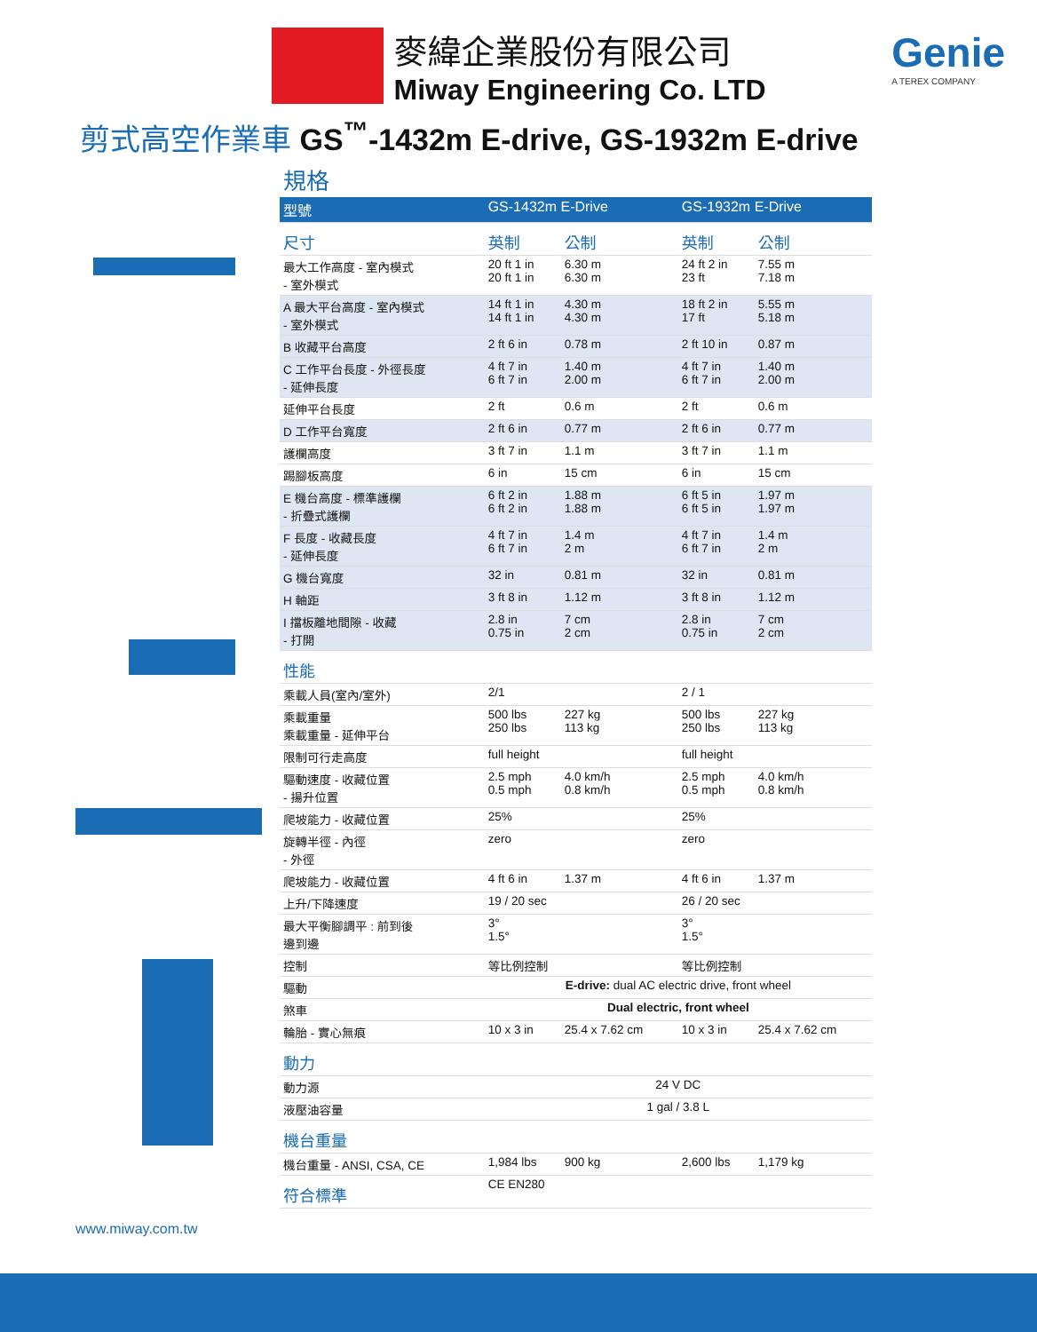麥緯企業股份有限公司
Miway Engineering Co. LTD
Genie
A TEREX COMPANY
剪式高空作業車 GS<sup>™</sup>-1432m E-drive, GS-1932m E-drive
規格
| 型號 | GS-1432m E-Drive | | GS-1932m E-Drive | |
| --- | --- | --- | --- | --- |
| 尺寸 | 英制 | 公制 | 英制 | 公制 |
| 最大工作高度 - 室內模式 - 室外模式 | 20 ft 1 in 20 ft 1 in | 6.30 m 6.30 m | 24 ft 2 in 23 ft | 7.55 m 7.18 m |
| A 最大平台高度 - 室內模式 - 室外模式 | 14 ft 1 in 14 ft 1 in | 4.30 m 4.30 m | 18 ft 2 in 17 ft | 5.55 m 5.18 m |
| B 收藏平台高度 | 2 ft 6 in | 0.78 m | 2 ft 10 in | 0.87 m |
| C 工作平台長度 - 外徑長度 - 延伸長度 | 4 ft 7 in 6 ft 7 in | 1.40 m 2.00 m | 4 ft 7 in 6 ft 7 in | 1.40 m 2.00 m |
| 延伸平台長度 | 2 ft | 0.6 m | 2 ft | 0.6 m |
| D 工作平台寬度 | 2 ft 6 in | 0.77 m | 2 ft 6 in | 0.77 m |
| 護欄高度 | 3 ft 7 in | 1.1 m | 3 ft 7 in | 1.1 m |
| 踢腳板高度 | 6 in | 15 cm | 6 in | 15 cm |
| E 機台高度 - 標準護欄 - 折疊式護欄 | 6 ft 2 in 6 ft 2 in | 1.88 m 1.88 m | 6 ft 5 in 6 ft 5 in | 1.97 m 1.97 m |
| F 長度 - 收藏長度 - 延伸長度 | 4 ft 7 in 6 ft 7 in | 1.4 m 2 m | 4 ft 7 in 6 ft 7 in | 1.4 m 2 m |
| G 機台寬度 | 32 in | 0.81 m | 32 in | 0.81 m |
| H 軸距 | 3 ft 8 in | 1.12 m | 3 ft 8 in | 1.12 m |
| I 擋板離地間隙 - 收藏 - 打開 | 2.8 in 0.75 in | 7 cm 2 cm | 2.8 in 0.75 in | 7 cm 2 cm |
| 性能 | | | | |
| 乘載人員(室內/室外) | 2/1 | | 2 / 1 | |
| 乘載重量 乘載重量 - 延伸平台 | 500 lbs 250 lbs | 227 kg 113 kg | 500 lbs 250 lbs | 227 kg 113 kg |
| 限制可行走高度 | full height | | full height | |
| 驅動速度 - 收藏位置 - 揚升位置 | 2.5 mph 0.5 mph | 4.0 km/h 0.8 km/h | 2.5 mph 0.5 mph | 4.0 km/h 0.8 km/h |
| 爬坡能力 - 收藏位置 | 25% | | 25% | |
| 旋轉半徑 - 內徑 - 外徑 | zero | | zero | |
| 爬坡能力 - 收藏位置 | 4 ft 6 in | 1.37 m | 4 ft 6 in | 1.37 m |
| 上升/下降速度 | 19 / 20 sec | | 26 / 20 sec | |
| 最大平衡腳調平 : 前到後 邊到邊 | 3° 1.5° | | 3° 1.5° | |
| 控制 | 等比例控制 | | 等比例控制 | |
| 驅動 | E-drive: dual AC electric drive, front wheel | | | |
| 煞車 | Dual electric, front wheel | | | |
| 輪胎 - 實心無痕 | 10 x 3 in | 25.4 x 7.62 cm | 10 x 3 in | 25.4 x 7.62 cm |
| 動力 | | | | |
| 動力源 | 24 V DC | | | |
| 液壓油容量 | 1 gal / 3.8 L | | | |
| 機台重量 | | | | |
| 機台重量 - ANSI, CSA, CE | 1,984 lbs | 900 kg | 2,600 lbs | 1,179 kg |
| 符合標準 | CE EN280 | | | |
www.miway.com.tw